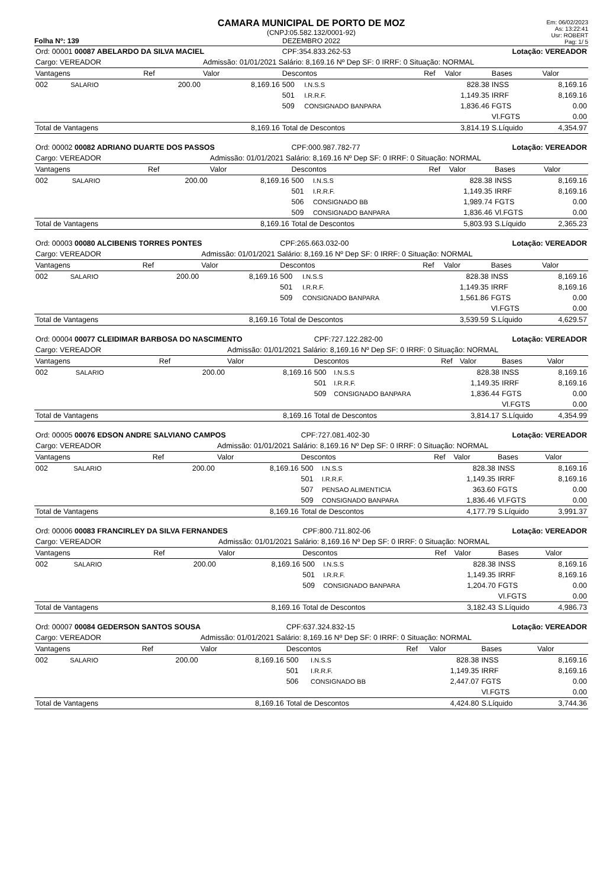Folha Nº: 139
CAMARA MUNICIPAL DE PORTO DE MOZ
(CNPJ:05.582.132/0001-92)
DEZEMBRO 2022
Em: 06/02/2023
As: 13:22:41
Usr: ROBERT
Pag: 1/ 5
| Ord: 00001 00087 ABELARDO DA SILVA MACIEL | | | | CPF:354.833.262-53 | | | Lotação: VEREADOR | | |
| Cargo: VEREADOR | | | Admissão: 01/01/2021 Salário: 8,169.16 Nº Dep SF: 0 IRRF: 0 Situação: NORMAL | | | | | | |
| Vantagens | | Ref | Valor | Descontos | | Ref | Valor | Bases | Valor |
| 002 | SALARIO | 200.00 | 8,169.16 | 500 | I.N.S.S | | 828.38 | INSS | 8,169.16 |
| | | | | 501 | I.R.R.F. | | 1,149.35 | IRRF | 8,169.16 |
| | | | | 509 | CONSIGNADO BANPARA | | 1,836.46 | FGTS | 0.00 |
| | | | | | | | | Vl.FGTS | 0.00 |
| Total de Vantagens | | | 8,169.16 | Total de Descontos | | | 3,814.19 | S.Líquido | 4,354.97 |
| Ord: 00002 00082 ADRIANO DUARTE DOS PASSOS | | | | CPF:000.987.782-77 | | | Lotação: VEREADOR | | |
| Cargo: VEREADOR | | | Admissão: 01/01/2021 Salário: 8,169.16 Nº Dep SF: 0 IRRF: 0 Situação: NORMAL | | | | | | |
| Vantagens | | Ref | Valor | Descontos | | Ref | Valor | Bases | Valor |
| 002 | SALARIO | 200.00 | 8,169.16 | 500 | I.N.S.S | | 828.38 | INSS | 8,169.16 |
| | | | | 501 | I.R.R.F. | | 1,149.35 | IRRF | 8,169.16 |
| | | | | 506 | CONSIGNADO BB | | 1,989.74 | FGTS | 0.00 |
| | | | | 509 | CONSIGNADO BANPARA | | 1,836.46 | Vl.FGTS | 0.00 |
| Total de Vantagens | | | 8,169.16 | Total de Descontos | | | 5,803.93 | S.Líquido | 2,365.23 |
| Ord: 00003 00080 ALCIBENIS TORRES PONTES | | | | CPF:265.663.032-00 | | | Lotação: VEREADOR | | |
| Cargo: VEREADOR | | | Admissão: 01/01/2021 Salário: 8,169.16 Nº Dep SF: 0 IRRF: 0 Situação: NORMAL | | | | | | |
| Vantagens | | Ref | Valor | Descontos | | Ref | Valor | Bases | Valor |
| 002 | SALARIO | 200.00 | 8,169.16 | 500 | I.N.S.S | | 828.38 | INSS | 8,169.16 |
| | | | | 501 | I.R.R.F. | | 1,149.35 | IRRF | 8,169.16 |
| | | | | 509 | CONSIGNADO BANPARA | | 1,561.86 | FGTS | 0.00 |
| | | | | | | | | Vl.FGTS | 0.00 |
| Total de Vantagens | | | 8,169.16 | Total de Descontos | | | 3,539.59 | S.Líquido | 4,629.57 |
| Ord: 00004 00077 CLEIDIMAR BARBOSA DO NASCIMENTO | | | | CPF:727.122.282-00 | | | Lotação: VEREADOR | | |
| Cargo: VEREADOR | | | Admissão: 01/01/2021 Salário: 8,169.16 Nº Dep SF: 0 IRRF: 0 Situação: NORMAL | | | | | | |
| Vantagens | | Ref | Valor | Descontos | | Ref | Valor | Bases | Valor |
| 002 | SALARIO | 200.00 | 8,169.16 | 500 | I.N.S.S | | 828.38 | INSS | 8,169.16 |
| | | | | 501 | I.R.R.F. | | 1,149.35 | IRRF | 8,169.16 |
| | | | | 509 | CONSIGNADO BANPARA | | 1,836.44 | FGTS | 0.00 |
| | | | | | | | | Vl.FGTS | 0.00 |
| Total de Vantagens | | | 8,169.16 | Total de Descontos | | | 3,814.17 | S.Líquido | 4,354.99 |
| Ord: 00005 00076 EDSON ANDRE SALVIANO CAMPOS | | | | CPF:727.081.402-30 | | | Lotação: VEREADOR | | |
| Cargo: VEREADOR | | | Admissão: 01/01/2021 Salário: 8,169.16 Nº Dep SF: 0 IRRF: 0 Situação: NORMAL | | | | | | |
| Vantagens | | Ref | Valor | Descontos | | Ref | Valor | Bases | Valor |
| 002 | SALARIO | 200.00 | 8,169.16 | 500 | I.N.S.S | | 828.38 | INSS | 8,169.16 |
| | | | | 501 | I.R.R.F. | | 1,149.35 | IRRF | 8,169.16 |
| | | | | 507 | PENSAO ALIMENTICIA | | 363.60 | FGTS | 0.00 |
| | | | | 509 | CONSIGNADO BANPARA | | 1,836.46 | Vl.FGTS | 0.00 |
| Total de Vantagens | | | 8,169.16 | Total de Descontos | | | 4,177.79 | S.Líquido | 3,991.37 |
| Ord: 00006 00083 FRANCIRLEY DA SILVA FERNANDES | | | | CPF:800.711.802-06 | | | Lotação: VEREADOR | | |
| Cargo: VEREADOR | | | Admissão: 01/01/2021 Salário: 8,169.16 Nº Dep SF: 0 IRRF: 0 Situação: NORMAL | | | | | | |
| Vantagens | | Ref | Valor | Descontos | | Ref | Valor | Bases | Valor |
| 002 | SALARIO | 200.00 | 8,169.16 | 500 | I.N.S.S | | 828.38 | INSS | 8,169.16 |
| | | | | 501 | I.R.R.F. | | 1,149.35 | IRRF | 8,169.16 |
| | | | | 509 | CONSIGNADO BANPARA | | 1,204.70 | FGTS | 0.00 |
| | | | | | | | | Vl.FGTS | 0.00 |
| Total de Vantagens | | | 8,169.16 | Total de Descontos | | | 3,182.43 | S.Líquido | 4,986.73 |
| Ord: 00007 00084 GEDERSON SANTOS SOUSA | | | | CPF:637.324.832-15 | | | Lotação: VEREADOR | | |
| Cargo: VEREADOR | | | Admissão: 01/01/2021 Salário: 8,169.16 Nº Dep SF: 0 IRRF: 0 Situação: NORMAL | | | | | | |
| Vantagens | | Ref | Valor | Descontos | | Ref | Valor | Bases | Valor |
| 002 | SALARIO | 200.00 | 8,169.16 | 500 | I.N.S.S | | 828.38 | INSS | 8,169.16 |
| | | | | 501 | I.R.R.F. | | 1,149.35 | IRRF | 8,169.16 |
| | | | | 506 | CONSIGNADO BB | | 2,447.07 | FGTS | 0.00 |
| | | | | | | | | Vl.FGTS | 0.00 |
| Total de Vantagens | | | 8,169.16 | Total de Descontos | | | 4,424.80 | S.Líquido | 3,744.36 |